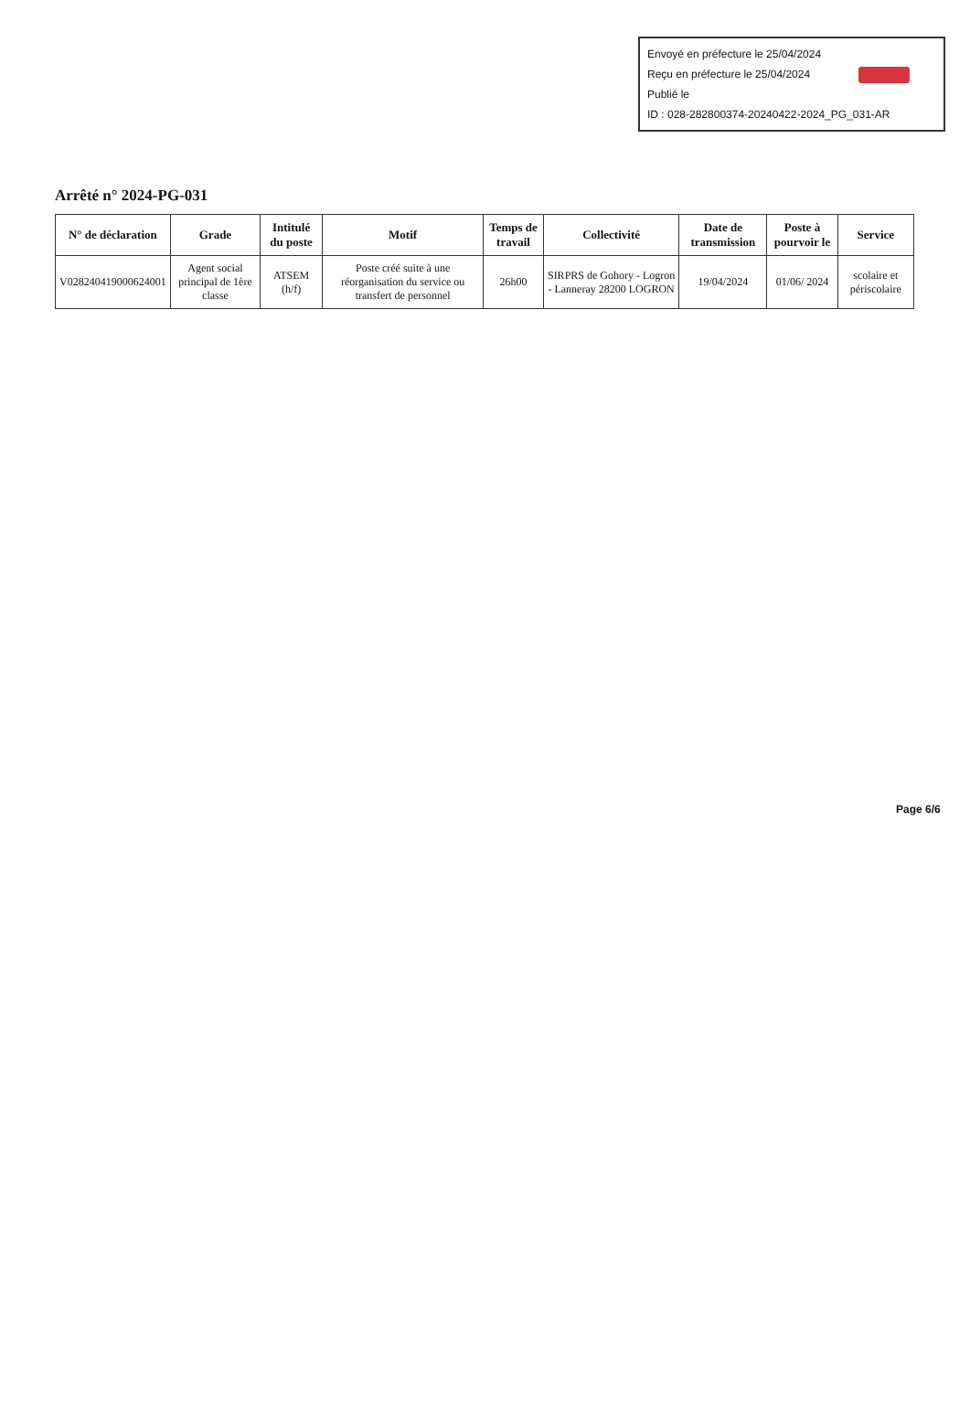Envoyé en préfecture le 25/04/2024
Reçu en préfecture le 25/04/2024
Publié le
ID : 028-282800374-20240422-2024_PG_031-AR
Arrêté n° 2024-PG-031
| N° de déclaration | Grade | Intitulé du poste | Motif | Temps de travail | Collectivité | Date de transmission | Poste à pourvoir le | Service |
| --- | --- | --- | --- | --- | --- | --- | --- | --- |
| V028240419000624001 | Agent social principal de 1ère classe | ATSEM (h/f) | Poste créé suite à une réorganisation du service ou transfert de personnel | 26h00 | SIRPRS de Gohory - Logron - Lanneray 28200 LOGRON | 19/04/2024 | 01/06/ 2024 | scolaire et périscolaire |
Page 6/6